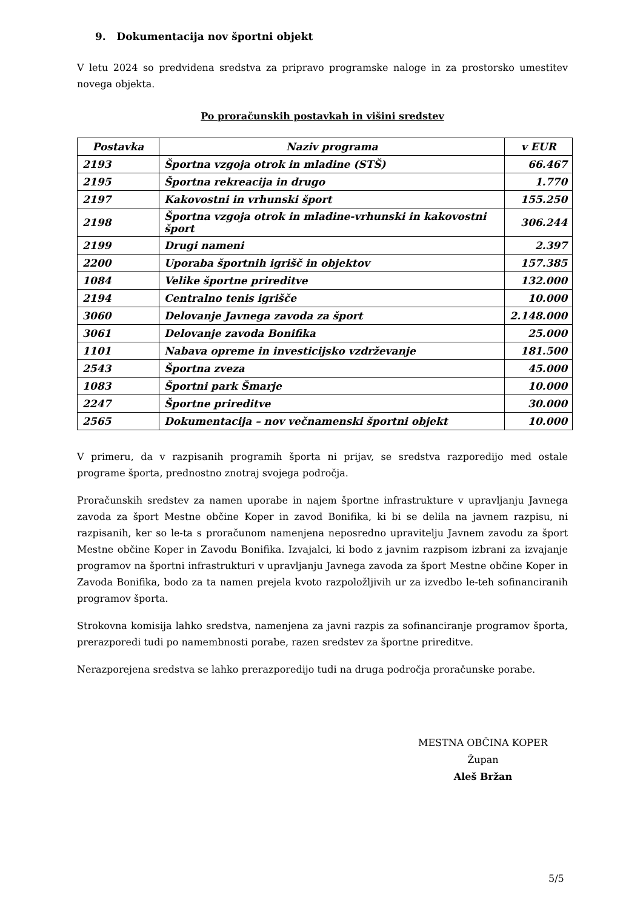9. Dokumentacija nov športni objekt
V letu 2024 so predvidena sredstva za pripravo programske naloge in za prostorsko umestitev novega objekta.
Po proračunskih postavkah in višini sredstev
| Postavka | Naziv programa | v EUR |
| --- | --- | --- |
| 2193 | Športna vzgoja otrok in mladine (STŠ) | 66.467 |
| 2195 | Športna rekreacija in drugo | 1.770 |
| 2197 | Kakovostni in vrhunski šport | 155.250 |
| 2198 | Športna vzgoja otrok in mladine-vrhunski in kakovostni šport | 306.244 |
| 2199 | Drugi nameni | 2.397 |
| 2200 | Uporaba športnih igrišč in objektov | 157.385 |
| 1084 | Velike športne prireditve | 132.000 |
| 2194 | Centralno tenis igrišče | 10.000 |
| 3060 | Delovanje Javnega zavoda za šport | 2.148.000 |
| 3061 | Delovanje zavoda Bonifika | 25.000 |
| 1101 | Nabava opreme in investicijsko vzdrževanje | 181.500 |
| 2543 | Športna zveza | 45.000 |
| 1083 | Športni park Šmarje | 10.000 |
| 2247 | Športne prireditve | 30.000 |
| 2565 | Dokumentacija – nov večnamenski športni objekt | 10.000 |
V primeru, da v razpisanih programih športa ni prijav, se sredstva razporedijo med ostale programe športa, prednostno znotraj svojega področja.
Proračunskih sredstev za namen uporabe in najem športne infrastrukture v upravljanju Javnega zavoda za šport Mestne občine Koper in zavod Bonifika, ki bi se delila na javnem razpisu, ni razpisanih, ker so le-ta s proračunom namenjena neposredno upravitelju Javnem zavodu za šport Mestne občine Koper in Zavodu Bonifika. Izvajalci, ki bodo z javnim razpisom izbrani za izvajanje programov na športni infrastrukturi v upravljanju Javnega zavoda za šport Mestne občine Koper in Zavoda Bonifika, bodo za ta namen prejela kvoto razpoložljivih ur za izvedbo le-teh sofinanciranih programov športa.
Strokovna komisija lahko sredstva, namenjena za javni razpis za sofinanciranje programov športa, prerazporedi tudi po namembnosti porabe, razen sredstev za športne prireditve.
Nerazporejena sredstva se lahko prerazporedijo tudi na druga področja proračunske porabe.
MESTNA OBČINA KOPER
Župan
Aleš Bržan
5/5